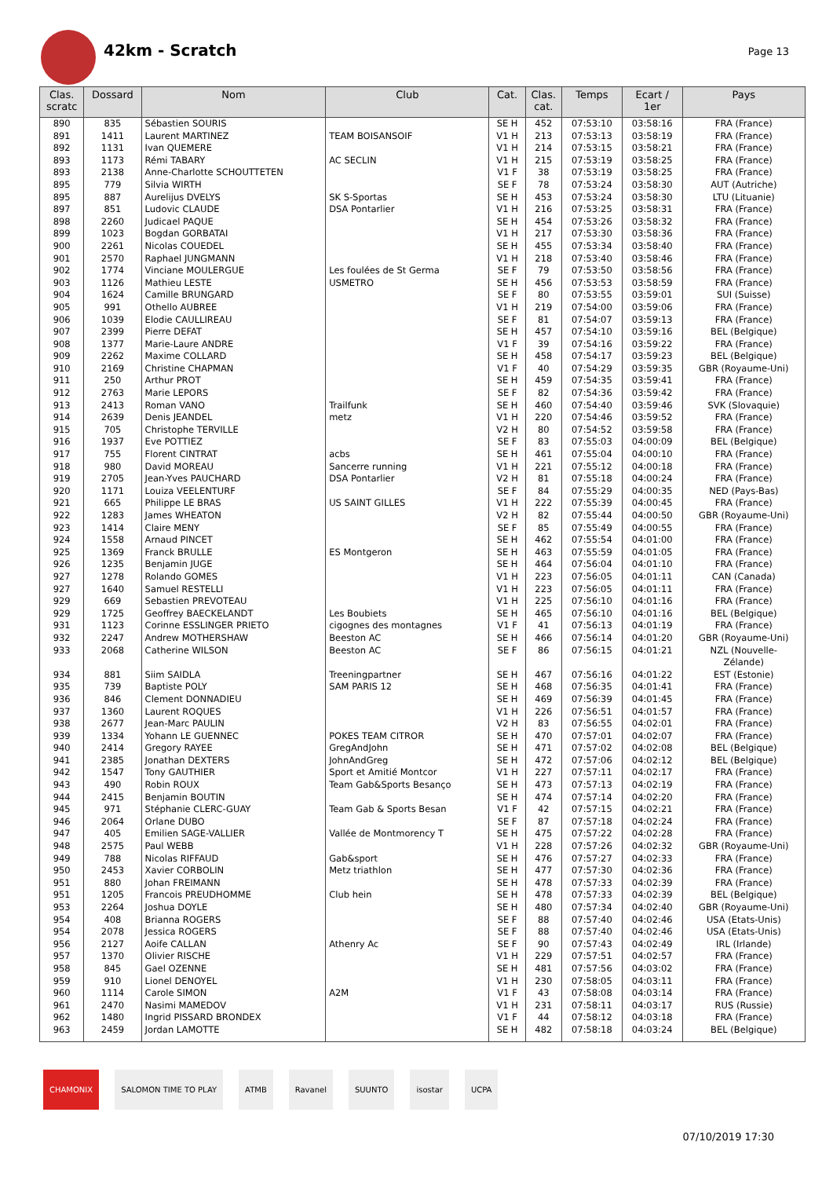42km - Scratch
Page 13
| Clas. scratc | Dossard | Nom | Club | Cat. | Clas. cat. | Temps | Ecart / 1er | Pays |
| --- | --- | --- | --- | --- | --- | --- | --- | --- |
| 890 | 835 | Sébastien SOURIS | | SE H | 452 | 07:53:10 | 03:58:16 | FRA (France) |
| 891 | 1411 | Laurent MARTINEZ | TEAM BOISANSOIF | V1 H | 213 | 07:53:13 | 03:58:19 | FRA (France) |
| 892 | 1131 | Ivan QUEMERE | | V1 H | 214 | 07:53:15 | 03:58:21 | FRA (France) |
| 893 | 1173 | Rémi TABARY | AC SECLIN | V1 H | 215 | 07:53:19 | 03:58:25 | FRA (France) |
| 893 | 2138 | Anne-Charlotte SCHOUTTETEN | | V1 F | 38 | 07:53:19 | 03:58:25 | FRA (France) |
| 895 | 779 | Silvia WIRTH | | SE F | 78 | 07:53:24 | 03:58:30 | AUT (Autriche) |
| 895 | 887 | Aurelijus DVELYS | SK S-Sportas | SE H | 453 | 07:53:24 | 03:58:30 | LTU (Lituanie) |
| 897 | 851 | Ludovic CLAUDE | DSA Pontarlier | V1 H | 216 | 07:53:25 | 03:58:31 | FRA (France) |
| 898 | 2260 | Judicael PAQUE | | SE H | 454 | 07:53:26 | 03:58:32 | FRA (France) |
| 899 | 1023 | Bogdan GORBATAI | | V1 H | 217 | 07:53:30 | 03:58:36 | FRA (France) |
| 900 | 2261 | Nicolas COUEDEL | | SE H | 455 | 07:53:34 | 03:58:40 | FRA (France) |
| 901 | 2570 | Raphael JUNGMANN | | V1 H | 218 | 07:53:40 | 03:58:46 | FRA (France) |
| 902 | 1774 | Vinciane MOULERGUE | Les foulées de St Germa | SE F | 79 | 07:53:50 | 03:58:56 | FRA (France) |
| 903 | 1126 | Mathieu LESTE | USMETRO | SE H | 456 | 07:53:53 | 03:58:59 | FRA (France) |
| 904 | 1624 | Camille BRUNGARD | | SE F | 80 | 07:53:55 | 03:59:01 | SUI (Suisse) |
| 905 | 991 | Othello AUBREE | | V1 H | 219 | 07:54:00 | 03:59:06 | FRA (France) |
| 906 | 1039 | Elodie CAULLIREAU | | SE F | 81 | 07:54:07 | 03:59:13 | FRA (France) |
| 907 | 2399 | Pierre DEFAT | | SE H | 457 | 07:54:10 | 03:59:16 | BEL (Belgique) |
| 908 | 1377 | Marie-Laure ANDRE | | V1 F | 39 | 07:54:16 | 03:59:22 | FRA (France) |
| 909 | 2262 | Maxime COLLARD | | SE H | 458 | 07:54:17 | 03:59:23 | BEL (Belgique) |
| 910 | 2169 | Christine CHAPMAN | | V1 F | 40 | 07:54:29 | 03:59:35 | GBR (Royaume-Uni) |
| 911 | 250 | Arthur PROT | | SE H | 459 | 07:54:35 | 03:59:41 | FRA (France) |
| 912 | 2763 | Marie LEPORS | | SE F | 82 | 07:54:36 | 03:59:42 | FRA (France) |
| 913 | 2413 | Roman VANO | Trailfunk | SE H | 460 | 07:54:40 | 03:59:46 | SVK (Slovaquie) |
| 914 | 2639 | Denis JEANDEL | metz | V1 H | 220 | 07:54:46 | 03:59:52 | FRA (France) |
| 915 | 705 | Christophe TERVILLE | | V2 H | 80 | 07:54:52 | 03:59:58 | FRA (France) |
| 916 | 1937 | Eve POTTIEZ | | SE F | 83 | 07:55:03 | 04:00:09 | BEL (Belgique) |
| 917 | 755 | Florent CINTRAT | acbs | SE H | 461 | 07:55:04 | 04:00:10 | FRA (France) |
| 918 | 980 | David MOREAU | Sancerre running | V1 H | 221 | 07:55:12 | 04:00:18 | FRA (France) |
| 919 | 2705 | Jean-Yves PAUCHARD | DSA Pontarlier | V2 H | 81 | 07:55:18 | 04:00:24 | FRA (France) |
| 920 | 1171 | Louiza VEELENTURF | | SE F | 84 | 07:55:29 | 04:00:35 | NED (Pays-Bas) |
| 921 | 665 | Philippe LE BRAS | US SAINT GILLES | V1 H | 222 | 07:55:39 | 04:00:45 | FRA (France) |
| 922 | 1283 | James WHEATON | | V2 H | 82 | 07:55:44 | 04:00:50 | GBR (Royaume-Uni) |
| 923 | 1414 | Claire MENY | | SE F | 85 | 07:55:49 | 04:00:55 | FRA (France) |
| 924 | 1558 | Arnaud PINCET | | SE H | 462 | 07:55:54 | 04:01:00 | FRA (France) |
| 925 | 1369 | Franck BRULLE | ES Montgeron | SE H | 463 | 07:55:59 | 04:01:05 | FRA (France) |
| 926 | 1235 | Benjamin JUGE | | SE H | 464 | 07:56:04 | 04:01:10 | FRA (France) |
| 927 | 1278 | Rolando GOMES | | V1 H | 223 | 07:56:05 | 04:01:11 | CAN (Canada) |
| 927 | 1640 | Samuel RESTELLI | | V1 H | 223 | 07:56:05 | 04:01:11 | FRA (France) |
| 929 | 669 | Sebastien PREVOTEAU | | V1 H | 225 | 07:56:10 | 04:01:16 | FRA (France) |
| 929 | 1725 | Geoffrey BAECKELANDT | Les Boubiets | SE H | 465 | 07:56:10 | 04:01:16 | BEL (Belgique) |
| 931 | 1123 | Corinne ESSLINGER PRIETO | cigognes des montagnes | V1 F | 41 | 07:56:13 | 04:01:19 | FRA (France) |
| 932 | 2247 | Andrew MOTHERSHAW | Beeston AC | SE H | 466 | 07:56:14 | 04:01:20 | GBR (Royaume-Uni) |
| 933 | 2068 | Catherine WILSON | Beeston AC | SE F | 86 | 07:56:15 | 04:01:21 | NZL (Nouvelle- Zélande) |
| 934 | 881 | Siim SAIDLA | Treeningpartner | SE H | 467 | 07:56:16 | 04:01:22 | EST (Estonie) |
| 935 | 739 | Baptiste POLY | SAM PARIS 12 | SE H | 468 | 07:56:35 | 04:01:41 | FRA (France) |
| 936 | 846 | Clement DONNADIEU | | SE H | 469 | 07:56:39 | 04:01:45 | FRA (France) |
| 937 | 1360 | Laurent ROQUES | | V1 H | 226 | 07:56:51 | 04:01:57 | FRA (France) |
| 938 | 2677 | Jean-Marc PAULIN | | V2 H | 83 | 07:56:55 | 04:02:01 | FRA (France) |
| 939 | 1334 | Yohann LE GUENNEC | POKES TEAM CITROR | SE H | 470 | 07:57:01 | 04:02:07 | FRA (France) |
| 940 | 2414 | Gregory RAYEE | GregAndJohn | SE H | 471 | 07:57:02 | 04:02:08 | BEL (Belgique) |
| 941 | 2385 | Jonathan DEXTERS | JohnAndGreg | SE H | 472 | 07:57:06 | 04:02:12 | BEL (Belgique) |
| 942 | 1547 | Tony GAUTHIER | Sport et Amitié Montcor | V1 H | 227 | 07:57:11 | 04:02:17 | FRA (France) |
| 943 | 490 | Robin ROUX | Team Gab&Sports Besanço | SE H | 473 | 07:57:13 | 04:02:19 | FRA (France) |
| 944 | 2415 | Benjamin BOUTIN | | SE H | 474 | 07:57:14 | 04:02:20 | FRA (France) |
| 945 | 971 | Stéphanie CLERC-GUAY | Team Gab & Sports Besan | V1 F | 42 | 07:57:15 | 04:02:21 | FRA (France) |
| 946 | 2064 | Orlane DUBO | | SE F | 87 | 07:57:18 | 04:02:24 | FRA (France) |
| 947 | 405 | Emilien SAGE-VALLIER | Vallée de Montmorency T | SE H | 475 | 07:57:22 | 04:02:28 | FRA (France) |
| 948 | 2575 | Paul WEBB | | V1 H | 228 | 07:57:26 | 04:02:32 | GBR (Royaume-Uni) |
| 949 | 788 | Nicolas RIFFAUD | Gab&sport | SE H | 476 | 07:57:27 | 04:02:33 | FRA (France) |
| 950 | 2453 | Xavier CORBOLIN | Metz triathlon | SE H | 477 | 07:57:30 | 04:02:36 | FRA (France) |
| 951 | 880 | Johan FREIMANN | | SE H | 478 | 07:57:33 | 04:02:39 | FRA (France) |
| 951 | 1205 | Francois PREUDHOMME | Club hein | SE H | 478 | 07:57:33 | 04:02:39 | BEL (Belgique) |
| 953 | 2264 | Joshua DOYLE | | SE H | 480 | 07:57:34 | 04:02:40 | GBR (Royaume-Uni) |
| 954 | 408 | Brianna ROGERS | | SE F | 88 | 07:57:40 | 04:02:46 | USA (Etats-Unis) |
| 954 | 2078 | Jessica ROGERS | | SE F | 88 | 07:57:40 | 04:02:46 | USA (Etats-Unis) |
| 956 | 2127 | Aoife CALLAN | Athenry Ac | SE F | 90 | 07:57:43 | 04:02:49 | IRL (Irlande) |
| 957 | 1370 | Olivier RISCHE | | V1 H | 229 | 07:57:51 | 04:02:57 | FRA (France) |
| 958 | 845 | Gael OZENNE | | SE H | 481 | 07:57:56 | 04:03:02 | FRA (France) |
| 959 | 910 | Lionel DENOYEL | | V1 H | 230 | 07:58:05 | 04:03:11 | FRA (France) |
| 960 | 1114 | Carole SIMON | A2M | V1 F | 43 | 07:58:08 | 04:03:14 | FRA (France) |
| 961 | 2470 | Nasimi MAMEDOV | | V1 H | 231 | 07:58:11 | 04:03:17 | RUS (Russie) |
| 962 | 1480 | Ingrid PISSARD BRONDEX | | V1 F | 44 | 07:58:12 | 04:03:18 | FRA (France) |
| 963 | 2459 | Jordan LAMOTTE | | SE H | 482 | 07:58:18 | 04:03:24 | BEL (Belgique) |
CHAMONIX SALOMON TIME TO PLAY ATMB Ravanel SUUNTO isostar UCPA
07/10/2019 17:30